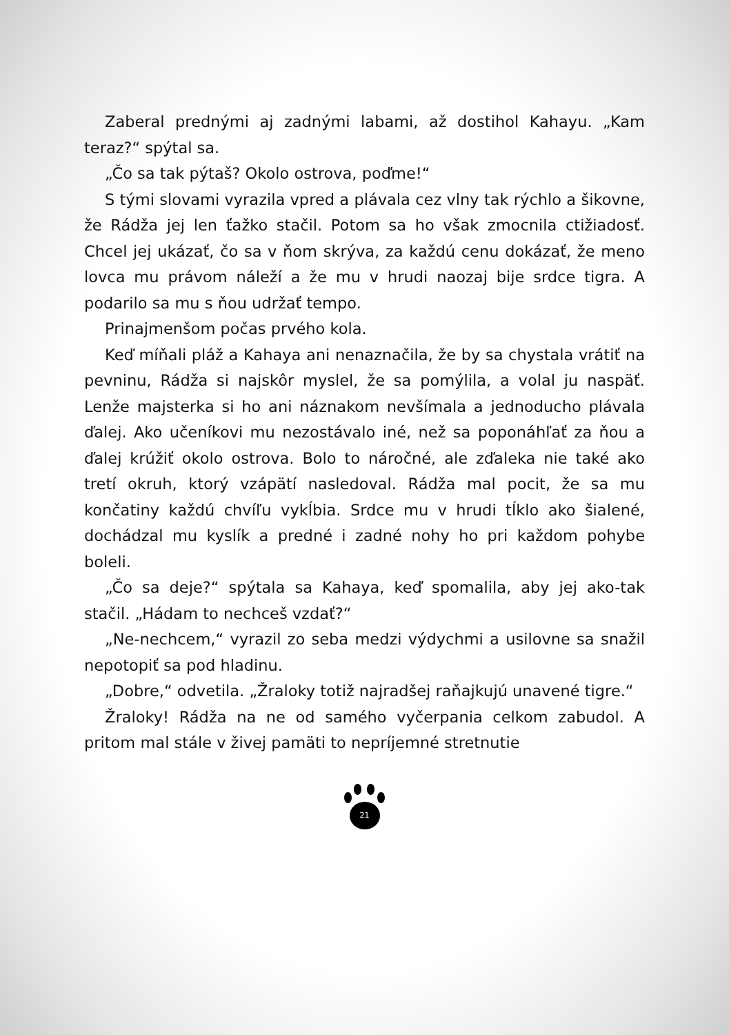Zaberal prednými aj zadnými labami, až dostihol Kahayu. „Kam teraz?“ spýtal sa.
„Čo sa tak pýtaš? Okolo ostrova, poďme!“
S tými slovami vyrazila vpred a plávala cez vlny tak rýchlo a šikovne, že Rádža jej len ťažko stačil. Potom sa ho však zmocnila ctižiadosť. Chcel jej ukázať, čo sa v ňom skrýva, za každú cenu dokázať, že meno lovca mu právom náleží a že mu v hrudi naozaj bije srdce tigra. A podarilo sa mu s ňou udržať tempo.
Prinajmenšom počas prvého kola.
Keď míňali pláž a Kahaya ani nenaznačila, že by sa chystala vrátiť na pevninu, Rádža si najskôr myslel, že sa pomýlila, a volal ju naspäť. Lenže majsterka si ho ani náznakom nevšímala a jednoducho plávala ďalej. Ako učeníkovi mu nezostávalo iné, než sa poponáhľať za ňou a ďalej krúžiť okolo ostrova. Bolo to náročné, ale zďaleka nie také ako tretí okruh, ktorý vzápätí nasledoval. Rádža mal pocit, že sa mu končatiny každú chvíľu vykĺbia. Srdce mu v hrudi tĺklo ako šialené, dochádzal mu kyslík a predné i zadné nohy ho pri každom pohybe boleli.
„Čo sa deje?“ spýtala sa Kahaya, keď spomalila, aby jej ako-tak stačil. „Hádam to nechceš vzdať?“
„Ne-nechcem,“ vyrazil zo seba medzi výdychmi a usilovne sa snažil nepotopiť sa pod hladinu.
„Dobre,“ odvetila. „Žraloky totiž najradšej raňajkujú unavené tigre.“
Žraloky! Rádža na ne od samého vyčerpania celkom zabudol. A pritom mal stále v živej pamäti to nepríjemné stretnutie
21